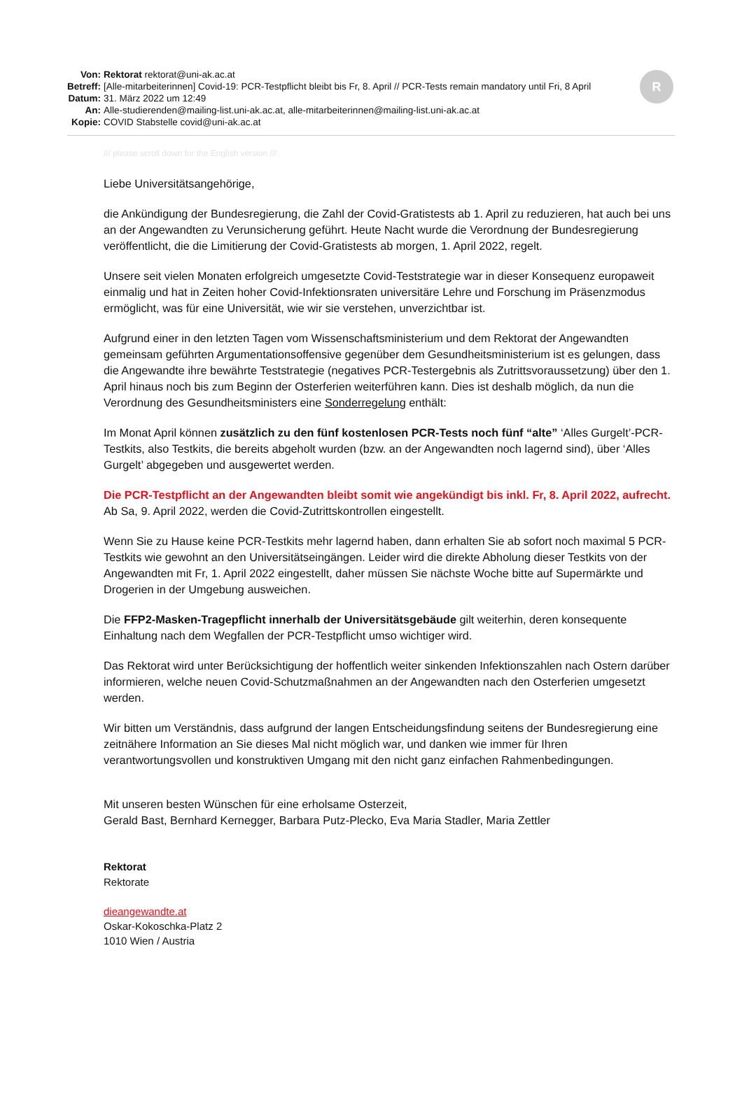R
| Von: | Rektorat rektorat@uni-ak.ac.at |
| Betreff: | [Alle-mitarbeiterinnen] Covid-19: PCR-Testpflicht bleibt bis Fr, 8. April // PCR-Tests remain mandatory until Fri, 8 April |
| Datum: | 31. März 2022 um 12:49 |
| An: | Alle-studierenden@mailing-list.uni-ak.ac.at, alle-mitarbeiterinnen@mailing-list.uni-ak.ac.at |
| Kopie: | COVID Stabstelle covid@uni-ak.ac.at |
/// please scroll down for the English version ///
Liebe Universitätsangehörige,
die Ankündigung der Bundesregierung, die Zahl der Covid-Gratistests ab 1. April zu reduzieren, hat auch bei uns an der Angewandten zu Verunsicherung geführt. Heute Nacht wurde die Verordnung der Bundesregierung veröffentlicht, die die Limitierung der Covid-Gratistests ab morgen, 1. April 2022, regelt.
Unsere seit vielen Monaten erfolgreich umgesetzte Covid-Teststrategie war in dieser Konsequenz europaweit einmalig und hat in Zeiten hoher Covid-Infektionsraten universitäre Lehre und Forschung im Präsenzmodus ermöglicht, was für eine Universität, wie wir sie verstehen, unverzichtbar ist.
Aufgrund einer in den letzten Tagen vom Wissenschaftsministerium und dem Rektorat der Angewandten gemeinsam geführten Argumentationsoffensive gegenüber dem Gesundheitsministerium ist es gelungen, dass die Angewandte ihre bewährte Teststrategie (negatives PCR-Testergebnis als Zutrittsvoraussetzung) über den 1. April hinaus noch bis zum Beginn der Osterferien weiterführen kann. Dies ist deshalb möglich, da nun die Verordnung des Gesundheitsministers eine Sonderregelung enthält:
Im Monat April können zusätzlich zu den fünf kostenlosen PCR-Tests noch fünf “alte” ‘Alles Gurgelt’-PCR-Testkits, also Testkits, die bereits abgeholt wurden (bzw. an der Angewandten noch lagernd sind), über ‘Alles Gurgelt’ abgegeben und ausgewertet werden.
Die PCR-Testpflicht an der Angewandten bleibt somit wie angekündigt bis inkl. Fr, 8. April 2022, aufrecht. Ab Sa, 9. April 2022, werden die Covid-Zutrittskontrollen eingestellt.
Wenn Sie zu Hause keine PCR-Testkits mehr lagernd haben, dann erhalten Sie ab sofort noch maximal 5 PCR-Testkits wie gewohnt an den Universitätseingängen. Leider wird die direkte Abholung dieser Testkits von der Angewandten mit Fr, 1. April 2022 eingestellt, daher müssen Sie nächste Woche bitte auf Supermärkte und Drogerien in der Umgebung ausweichen.
Die FFP2-Masken-Tragepflicht innerhalb der Universitätsgebäude gilt weiterhin, deren konsequente Einhaltung nach dem Wegfallen der PCR-Testpflicht umso wichtiger wird.
Das Rektorat wird unter Berücksichtigung der hoffentlich weiter sinkenden Infektionszahlen nach Ostern darüber informieren, welche neuen Covid-Schutzmaßnahmen an der Angewandten nach den Osterferien umgesetzt werden.
Wir bitten um Verständnis, dass aufgrund der langen Entscheidungsfindung seitens der Bundesregierung eine zeitnähere Information an Sie dieses Mal nicht möglich war, und danken wie immer für Ihren verantwortungsvollen und konstruktiven Umgang mit den nicht ganz einfachen Rahmenbedingungen.
Mit unseren besten Wünschen für eine erholsame Osterzeit,
Gerald Bast, Bernhard Kernegger, Barbara Putz-Plecko, Eva Maria Stadler, Maria Zettler
Rektorat
Rektorate
dieangewandte.at
Oskar-Kokoschka-Platz 2
1010 Wien / Austria